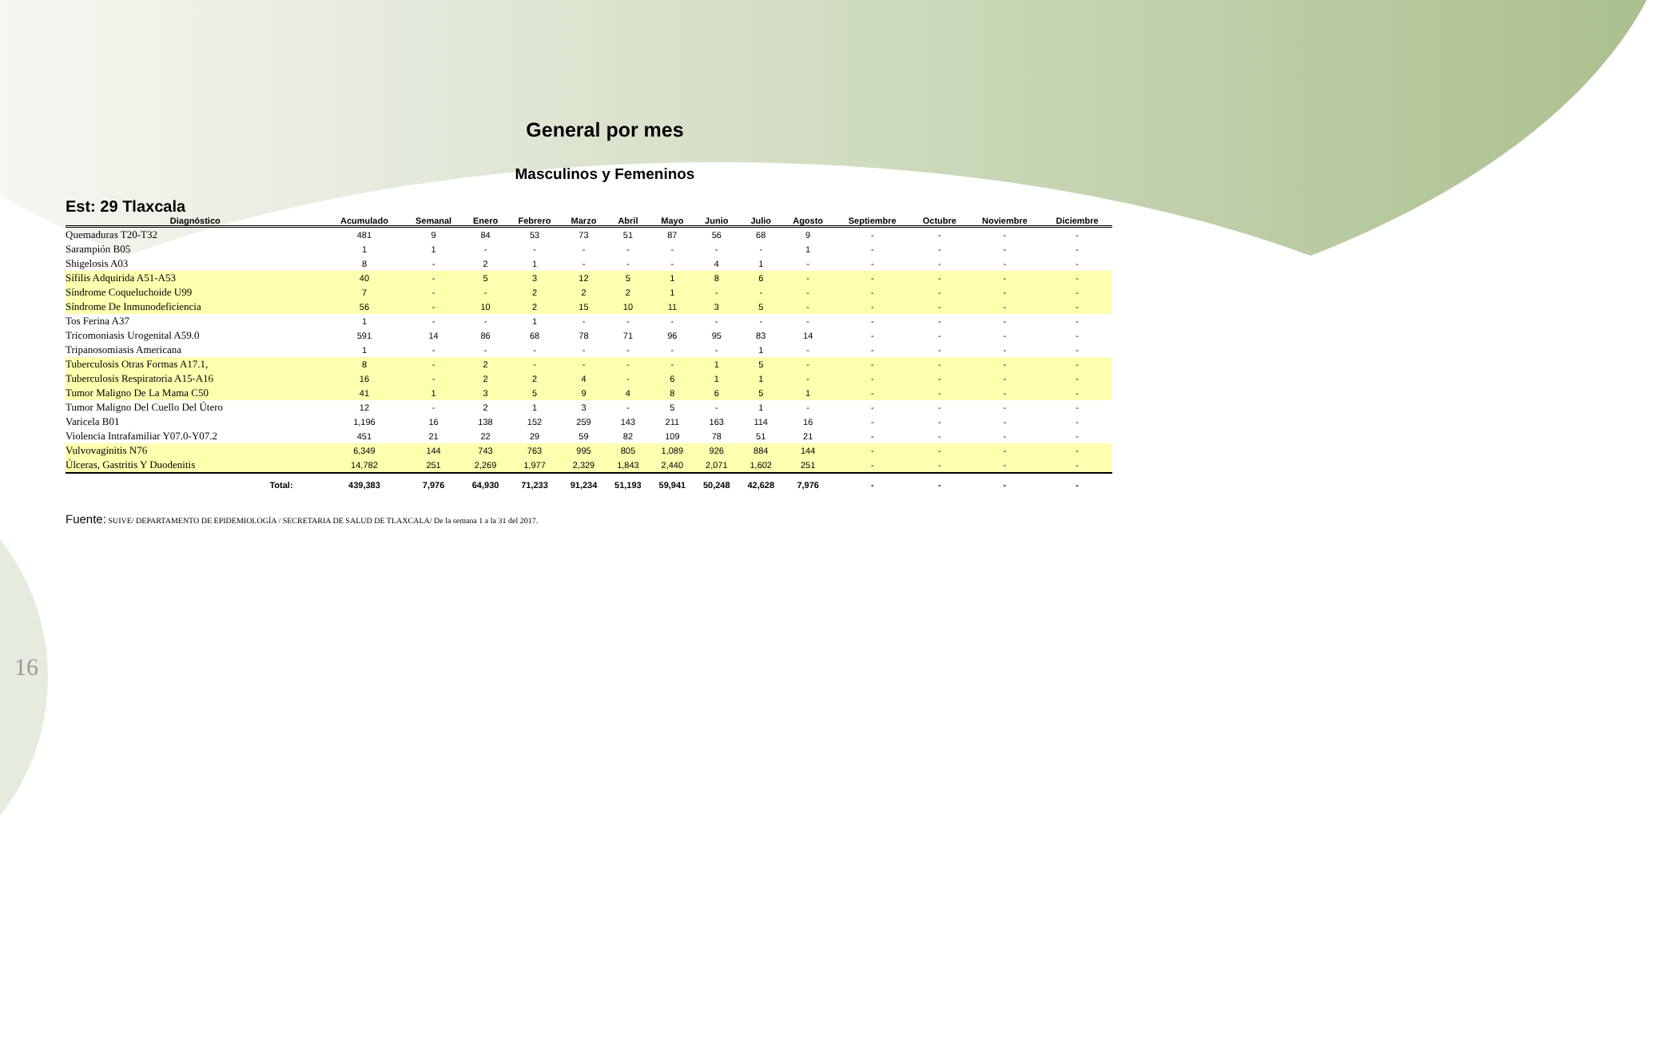General por mes
Masculinos y Femeninos
Est: 29 Tlaxcala
| Diagnóstico | Acumulado | Semanal | Enero | Febrero | Marzo | Abril | Mayo | Junio | Julio | Agosto | Septiembre | Octubre | Noviembre | Diciembre |
| --- | --- | --- | --- | --- | --- | --- | --- | --- | --- | --- | --- | --- | --- | --- |
| Quemaduras T20-T32 | 481 | 9 | 84 | 53 | 73 | 51 | 87 | 56 | 68 | 9 | - | - | - | - |
| Sarampión B05 | 1 | 1 | - | - | - | - | - | - | - | 1 | - | - | - | - |
| Shigelosis A03 | 8 | - | 2 | 1 | - | - | - | 4 | 1 | - | - | - | - | - |
| Sífilis Adquirida A51-A53 | 40 | - | 5 | 3 | 12 | 5 | 1 | 8 | 6 | - | - | - | - | - |
| Síndrome Coqueluchoide U99 | 7 | - | - | 2 | 2 | 2 | 1 | - | - | - | - | - | - | - |
| Síndrome De Inmunodeficiencia | 56 | - | 10 | 2 | 15 | 10 | 11 | 3 | 5 | - | - | - | - | - |
| Tos Ferina A37 | 1 | - | - | 1 | - | - | - | - | - | - | - | - | - | - |
| Tricomoniasis Urogenital A59.0 | 591 | 14 | 86 | 68 | 78 | 71 | 96 | 95 | 83 | 14 | - | - | - | - |
| Tripanosomiasis Americana | 1 | - | - | - | - | - | - | - | 1 | - | - | - | - | - |
| Tuberculosis Otras Formas A17.1, | 8 | - | 2 | - | - | - | - | 1 | 5 | - | - | - | - | - |
| Tuberculosis Respiratoria A15-A16 | 16 | - | 2 | 2 | 4 | - | 6 | 1 | 1 | - | - | - | - | - |
| Tumor Maligno De La Mama C50 | 41 | 1 | 3 | 5 | 9 | 4 | 8 | 6 | 5 | 1 | - | - | - | - |
| Tumor Maligno Del Cuello Del Útero | 12 | - | 2 | 1 | 3 | - | 5 | - | 1 | - | - | - | - | - |
| Varicela B01 | 1,196 | 16 | 138 | 152 | 259 | 143 | 211 | 163 | 114 | 16 | - | - | - | - |
| Violencia Intrafamiliar Y07.0-Y07.2 | 451 | 21 | 22 | 29 | 59 | 82 | 109 | 78 | 51 | 21 | - | - | - | - |
| Vulvovaginitis N76 | 6,349 | 144 | 743 | 763 | 995 | 805 | 1,089 | 926 | 884 | 144 | - | - | - | - |
| Úlceras, Gastritis Y Duodenitis | 14,782 | 251 | 2,269 | 1,977 | 2,329 | 1,843 | 2,440 | 2,071 | 1,602 | 251 | - | - | - | - |
| Total: | 439,383 | 7,976 | 64,930 | 71,233 | 91,234 | 51,193 | 59,941 | 50,248 | 42,628 | 7,976 | - | - | - | - |
Fuente: SUIVE/ DEPARTAMENTO DE EPIDEMIOLOGÍA / SECRETARIA DE SALUD DE TLAXCALA/ De la semana 1 a la 31 del 2017.
16